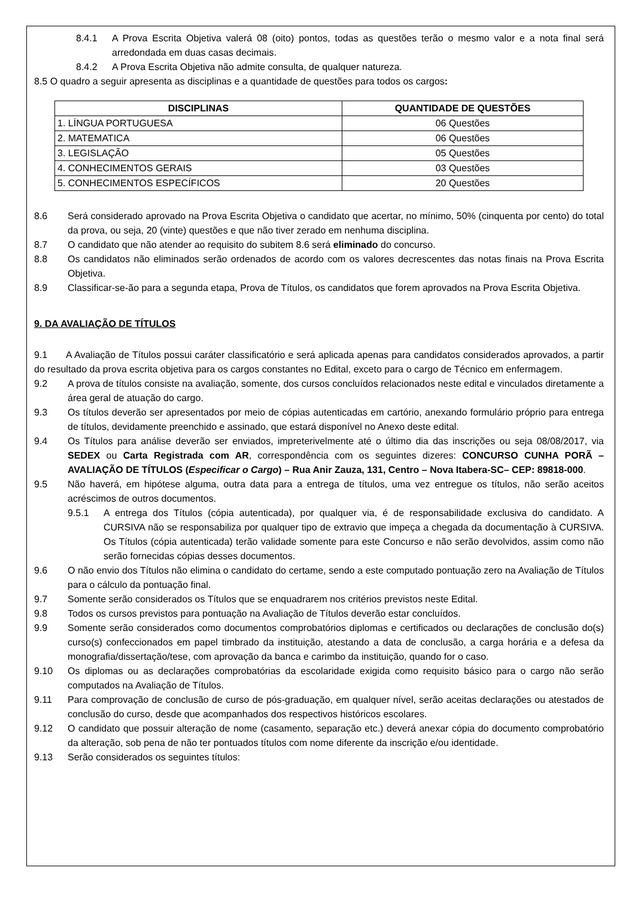8.4.1 A Prova Escrita Objetiva valerá 08 (oito) pontos, todas as questões terão o mesmo valor e a nota final será arredondada em duas casas decimais.
8.4.2 A Prova Escrita Objetiva não admite consulta, de qualquer natureza.
8.5 O quadro a seguir apresenta as disciplinas e a quantidade de questões para todos os cargos:
| DISCIPLINAS | QUANTIDADE DE QUESTÕES |
| --- | --- |
| 1. LÍNGUA PORTUGUESA | 06 Questões |
| 2. MATEMATICA | 06 Questões |
| 3. LEGISLAÇÃO | 05 Questões |
| 4. CONHECIMENTOS GERAIS | 03 Questões |
| 5. CONHECIMENTOS ESPECÍFICOS | 20 Questões |
8.6 Será considerado aprovado na Prova Escrita Objetiva o candidato que acertar, no mínimo, 50% (cinquenta por cento) do total da prova, ou seja, 20 (vinte) questões e que não tiver zerado em nenhuma disciplina.
8.7 O candidato que não atender ao requisito do subitem 8.6 será eliminado do concurso.
8.8 Os candidatos não eliminados serão ordenados de acordo com os valores decrescentes das notas finais na Prova Escrita Objetiva.
8.9 Classificar-se-ão para a segunda etapa, Prova de Títulos, os candidatos que forem aprovados na Prova Escrita Objetiva.
9. DA AVALIAÇÃO DE TÍTULOS
9.1 A Avaliação de Títulos possui caráter classificatório e será aplicada apenas para candidatos considerados aprovados, a partir do resultado da prova escrita objetiva para os cargos constantes no Edital, exceto para o cargo de Técnico em enfermagem.
9.2 A prova de títulos consiste na avaliação, somente, dos cursos concluídos relacionados neste edital e vinculados diretamente a área geral de atuação do cargo.
9.3 Os títulos deverão ser apresentados por meio de cópias autenticadas em cartório, anexando formulário próprio para entrega de títulos, devidamente preenchido e assinado, que estará disponível no Anexo deste edital.
9.4 Os Títulos para análise deverão ser enviados, impreterivelmente até o último dia das inscrições ou seja 08/08/2017, via SEDEX ou Carta Registrada com AR, correspondência com os seguintes dizeres: CONCURSO CUNHA PORÃ – AVALIAÇÃO DE TÍTULOS (Especificar o Cargo) – Rua Anir Zauza, 131, Centro – Nova Itabera-SC– CEP: 89818-000.
9.5 Não haverá, em hipótese alguma, outra data para a entrega de títulos, uma vez entregue os títulos, não serão aceitos acréscimos de outros documentos.
9.5.1 A entrega dos Títulos (cópia autenticada), por qualquer via, é de responsabilidade exclusiva do candidato. A CURSIVA não se responsabiliza por qualquer tipo de extravio que impeça a chegada da documentação à CURSIVA. Os Títulos (cópia autenticada) terão validade somente para este Concurso e não serão devolvidos, assim como não serão fornecidas cópias desses documentos.
9.6 O não envio dos Títulos não elimina o candidato do certame, sendo a este computado pontuação zero na Avaliação de Títulos para o cálculo da pontuação final.
9.7 Somente serão considerados os Títulos que se enquadrarem nos critérios previstos neste Edital.
9.8 Todos os cursos previstos para pontuação na Avaliação de Títulos deverão estar concluídos.
9.9 Somente serão considerados como documentos comprobatórios diplomas e certificados ou declarações de conclusão do(s) curso(s) confeccionados em papel timbrado da instituição, atestando a data de conclusão, a carga horária e a defesa da monografia/dissertação/tese, com aprovação da banca e carimbo da instituição, quando for o caso.
9.10 Os diplomas ou as declarações comprobatórias da escolaridade exigida como requisito básico para o cargo não serão computados na Avaliação de Títulos.
9.11 Para comprovação de conclusão de curso de pós-graduação, em qualquer nível, serão aceitas declarações ou atestados de conclusão do curso, desde que acompanhados dos respectivos históricos escolares.
9.12 O candidato que possuir alteração de nome (casamento, separação etc.) deverá anexar cópia do documento comprobatório da alteração, sob pena de não ter pontuados títulos com nome diferente da inscrição e/ou identidade.
9.13 Serão considerados os seguintes títulos: